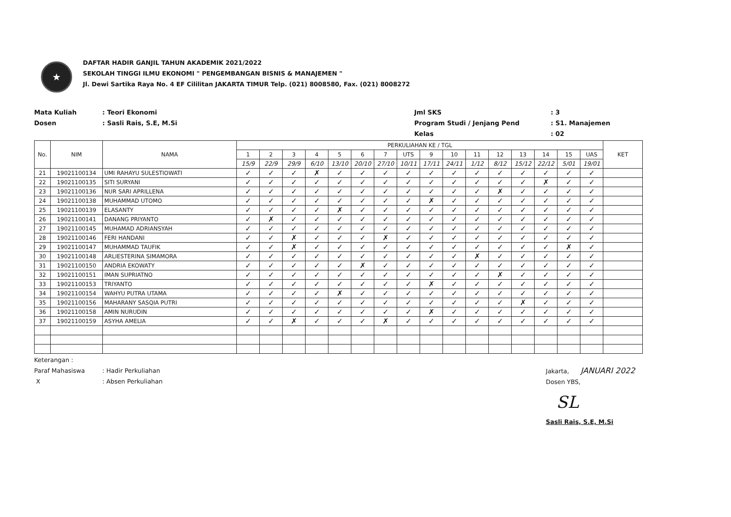★
DAFTAR HADIR GANJIL TAHUN AKADEMIK 2021/2022
SEKOLAH TINGGI ILMU EKONOMI " PENGEMBANGAN BISNIS & MANAJEMEN "
Jl. Dewi Sartika Raya No. 4 EF Cililitan JAKARTA TIMUR Telp. (021) 8008580, Fax. (021) 8008272
Mata Kuliah
Dosen
: Teori Ekonomi
: Sasli Rais, S.E, M.Si
Jml SKS
Program Studi / Jenjang Pend
Kelas
: 3
: S1. Manajemen
: 02
| No. | NIM | NAMA | PERKULIAHAN KE / TGL | | | | | | | | | | | | | | | | KET |
| --- | --- | --- | --- | --- | --- | --- | --- | --- | --- | --- | --- | --- | --- | --- | --- | --- | --- | --- | --- |
| | | | 1 | 2 | 3 | 4 | 5 | 6 | 7 | UTS | 9 | 10 | 11 | 12 | 13 | 14 | 15 | UAS | |
| | | | 15/9 | 22/9 | 29/9 | 6/10 | 13/10 | 20/10 | 27/10 | 10/11 | 17/11 | 24/11 | 1/12 | 8/12 | 15/12 | 22/12 | 5/01 | 19/01 | |
| 21 | 19021100134 | UMI RAHAYU SULESTIOWATI | ✓ | ✓ | ✓ | ✗ | ✓ | ✓ | ✓ | ✓ | ✓ | ✓ | ✓ | ✓ | ✓ | ✓ | ✓ | ✓ | |
| 22 | 19021100135 | SITI SURYANI | ✓ | ✓ | ✓ | ✓ | ✓ | ✓ | ✓ | ✓ | ✓ | ✓ | ✓ | ✓ | ✓ | ✗ | ✓ | ✓ | |
| 23 | 19021100136 | NUR SARI APRILLENA | ✓ | ✓ | ✓ | ✓ | ✓ | ✓ | ✓ | ✓ | ✓ | ✓ | ✓ | ✗ | ✓ | ✓ | ✓ | ✓ | |
| 24 | 19021100138 | MUHAMMAD UTOMO | ✓ | ✓ | ✓ | ✓ | ✓ | ✓ | ✓ | ✓ | ✗ | ✓ | ✓ | ✓ | ✓ | ✓ | ✓ | ✓ | |
| 25 | 19021100139 | ELASANTY | ✓ | ✓ | ✓ | ✓ | ✗ | ✓ | ✓ | ✓ | ✓ | ✓ | ✓ | ✓ | ✓ | ✓ | ✓ | ✓ | |
| 26 | 19021100141 | DANANG PRIYANTO | ✓ | ✗ | ✓ | ✓ | ✓ | ✓ | ✓ | ✓ | ✓ | ✓ | ✓ | ✓ | ✓ | ✓ | ✓ | ✓ | |
| 27 | 19021100145 | MUHAMAD ADRIANSYAH | ✓ | ✓ | ✓ | ✓ | ✓ | ✓ | ✓ | ✓ | ✓ | ✓ | ✓ | ✓ | ✓ | ✓ | ✓ | ✓ | |
| 28 | 19021100146 | FERI HANDANI | ✓ | ✓ | ✗ | ✓ | ✓ | ✓ | ✗ | ✓ | ✓ | ✓ | ✓ | ✓ | ✓ | ✓ | ✓ | ✓ | |
| 29 | 19021100147 | MUHAMMAD TAUFIK | ✓ | ✓ | ✗ | ✓ | ✓ | ✓ | ✓ | ✓ | ✓ | ✓ | ✓ | ✓ | ✓ | ✓ | ✗ | ✓ | |
| 30 | 19021100148 | ARLIESTERINA SIMAMORA | ✓ | ✓ | ✓ | ✓ | ✓ | ✓ | ✓ | ✓ | ✓ | ✓ | ✗ | ✓ | ✓ | ✓ | ✓ | ✓ | |
| 31 | 19021100150 | ANDRIA EKOWATY | ✓ | ✓ | ✓ | ✓ | ✓ | ✗ | ✓ | ✓ | ✓ | ✓ | ✓ | ✓ | ✓ | ✓ | ✓ | ✓ | |
| 32 | 19021100151 | IMAN SUPRIATNO | ✓ | ✓ | ✓ | ✓ | ✓ | ✓ | ✓ | ✓ | ✓ | ✓ | ✓ | ✗ | ✓ | ✓ | ✓ | ✓ | |
| 33 | 19021100153 | TRIYANTO | ✓ | ✓ | ✓ | ✓ | ✓ | ✓ | ✓ | ✓ | ✗ | ✓ | ✓ | ✓ | ✓ | ✓ | ✓ | ✓ | |
| 34 | 19021100154 | WAHYU PUTRA UTAMA | ✓ | ✓ | ✓ | ✓ | ✗ | ✓ | ✓ | ✓ | ✓ | ✓ | ✓ | ✓ | ✓ | ✓ | ✓ | ✓ | |
| 35 | 19021100156 | MAHARANY SASQIA PUTRI | ✓ | ✓ | ✓ | ✓ | ✓ | ✓ | ✓ | ✓ | ✓ | ✓ | ✓ | ✓ | ✗ | ✓ | ✓ | ✓ | |
| 36 | 19021100158 | AMIN NURUDIN | ✓ | ✓ | ✓ | ✓ | ✓ | ✓ | ✓ | ✓ | ✗ | ✓ | ✓ | ✓ | ✓ | ✓ | ✓ | ✓ | |
| 37 | 19021100159 | ASYHA AMELIA | ✓ | ✓ | ✗ | ✓ | ✓ | ✓ | ✗ | ✓ | ✓ | ✓ | ✓ | ✓ | ✓ | ✓ | ✓ | ✓ | |
Keterangan :
Paraf Mahasiswa
X
: Hadir Perkuliahan
: Absen Perkuliahan
Jakarta, JANUARI 2022
Dosen YBS,
SL
Sasli Rais, S.E, M.Si